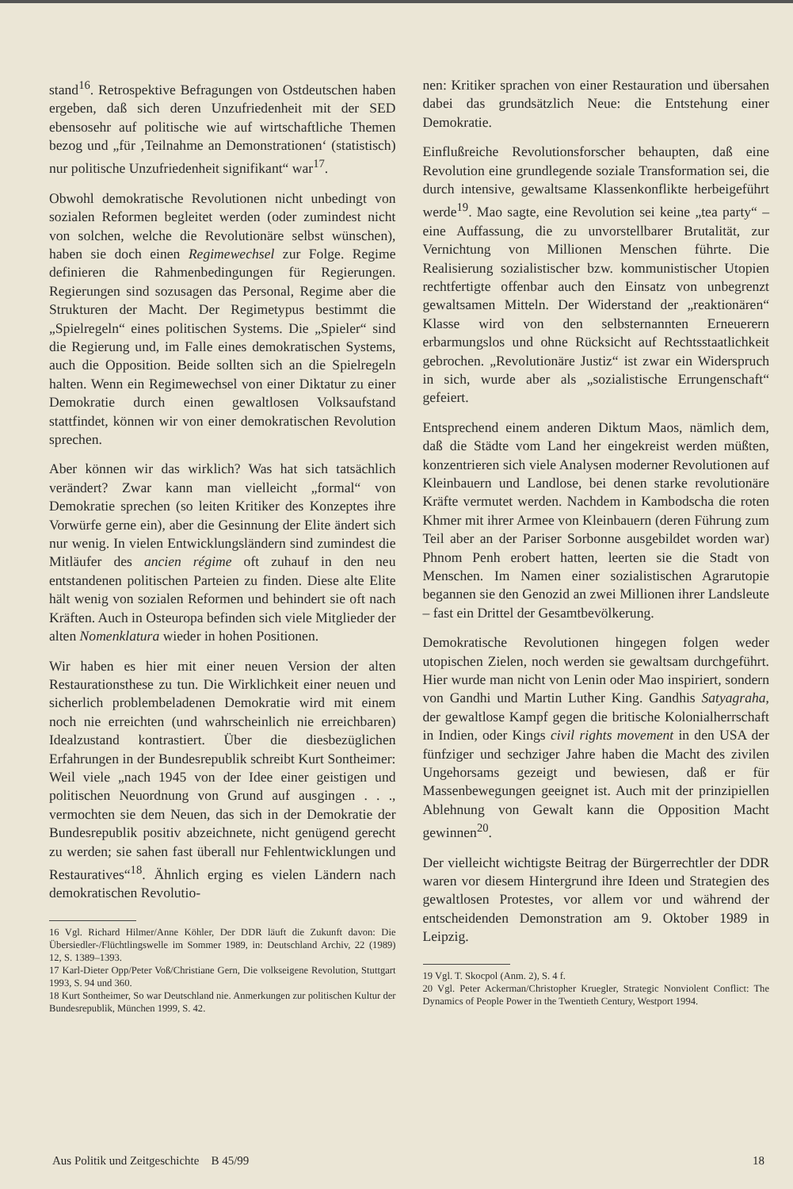stand<sup>16</sup>. Retrospektive Befragungen von Ostdeutschen haben ergeben, daß sich deren Unzufriedenheit mit der SED ebensosehr auf politische wie auf wirtschaftliche Themen bezog und „für ‚Teilnahme an Demonstrationen‘ (statistisch) nur politische Unzufriedenheit signifikant“ war<sup>17</sup>.
Obwohl demokratische Revolutionen nicht unbedingt von sozialen Reformen begleitet werden (oder zumindest nicht von solchen, welche die Revolutionäre selbst wünschen), haben sie doch einen Regimewechsel zur Folge. Regime definieren die Rahmenbedingungen für Regierungen. Regierungen sind sozusagen das Personal, Regime aber die Strukturen der Macht. Der Regimetypus bestimmt die „Spielregeln“ eines politischen Systems. Die „Spieler“ sind die Regierung und, im Falle eines demokratischen Systems, auch die Opposition. Beide sollten sich an die Spielregeln halten. Wenn ein Regimewechsel von einer Diktatur zu einer Demokratie durch einen gewaltlosen Volksaufstand stattfindet, können wir von einer demokratischen Revolution sprechen.
Aber können wir das wirklich? Was hat sich tatsächlich verändert? Zwar kann man vielleicht „formal“ von Demokratie sprechen (so leiten Kritiker des Konzeptes ihre Vorwürfe gerne ein), aber die Gesinnung der Elite ändert sich nur wenig. In vielen Entwicklungsländern sind zumindest die Mitläufer des ancien régime oft zuhauf in den neu entstandenen politischen Parteien zu finden. Diese alte Elite hält wenig von sozialen Reformen und behindert sie oft nach Kräften. Auch in Osteuropa befinden sich viele Mitglieder der alten Nomenklatura wieder in hohen Positionen.
Wir haben es hier mit einer neuen Version der alten Restaurationsthese zu tun. Die Wirklichkeit einer neuen und sicherlich problembeladenen Demokratie wird mit einem noch nie erreichten (und wahrscheinlich nie erreichbaren) Idealzustand kontrastiert. Über die diesbezüglichen Erfahrungen in der Bundesrepublik schreibt Kurt Sontheimer: Weil viele „nach 1945 von der Idee einer geistigen und politischen Neuordnung von Grund auf ausgingen . . ., vermochten sie dem Neuen, das sich in der Demokratie der Bundesrepublik positiv abzeichnete, nicht genügend gerecht zu werden; sie sahen fast überall nur Fehlentwicklungen und Restauratives“<sup>18</sup>. Ähnlich erging es vielen Ländern nach demokratischen Revolutio-
16 Vgl. Richard Hilmer/Anne Köhler, Der DDR läuft die Zukunft davon: Die Übersiedler-/Flüchtlingswelle im Sommer 1989, in: Deutschland Archiv, 22 (1989) 12, S. 1389–1393.
17 Karl-Dieter Opp/Peter Voß/Christiane Gern, Die volkseigene Revolution, Stuttgart 1993, S. 94 und 360.
18 Kurt Sontheimer, So war Deutschland nie. Anmerkungen zur politischen Kultur der Bundesrepublik, München 1999, S. 42.
nen: Kritiker sprachen von einer Restauration und übersahen dabei das grundsätzlich Neue: die Entstehung einer Demokratie.
Einflußreiche Revolutionsforscher behaupten, daß eine Revolution eine grundlegende soziale Transformation sei, die durch intensive, gewaltsame Klassenkonflikte herbeigeführt werde<sup>19</sup>. Mao sagte, eine Revolution sei keine „tea party“ – eine Auffassung, die zu unvorstellbarer Brutalität, zur Vernichtung von Millionen Menschen führte. Die Realisierung sozialistischer bzw. kommunistischer Utopien rechtfertigte offenbar auch den Einsatz von unbegrenzt gewaltsamen Mitteln. Der Widerstand der „reaktionären“ Klasse wird von den selbsternannten Erneuerern erbarmungslos und ohne Rücksicht auf Rechtsstaatlichkeit gebrochen. „Revolutionäre Justiz“ ist zwar ein Widerspruch in sich, wurde aber als „sozialistische Errungenschaft“ gefeiert.
Entsprechend einem anderen Diktum Maos, nämlich dem, daß die Städte vom Land her eingekreist werden müßten, konzentrieren sich viele Analysen moderner Revolutionen auf Kleinbauern und Landlose, bei denen starke revolutionäre Kräfte vermutet werden. Nachdem in Kambodscha die roten Khmer mit ihrer Armee von Kleinbauern (deren Führung zum Teil aber an der Pariser Sorbonne ausgebildet worden war) Phnom Penh erobert hatten, leerten sie die Stadt von Menschen. Im Namen einer sozialistischen Agrarutopie begannen sie den Genozid an zwei Millionen ihrer Landsleute – fast ein Drittel der Gesamtbevölkerung.
Demokratische Revolutionen hingegen folgen weder utopischen Zielen, noch werden sie gewaltsam durchgeführt. Hier wurde man nicht von Lenin oder Mao inspiriert, sondern von Gandhi und Martin Luther King. Gandhis Satyagraha, der gewaltlose Kampf gegen die britische Kolonialherrschaft in Indien, oder Kings civil rights movement in den USA der fünfziger und sechziger Jahre haben die Macht des zivilen Ungehorsams gezeigt und bewiesen, daß er für Massenbewegungen geeignet ist. Auch mit der prinzipiellen Ablehnung von Gewalt kann die Opposition Macht gewinnen<sup>20</sup>.
Der vielleicht wichtigste Beitrag der Bürgerrechtler der DDR waren vor diesem Hintergrund ihre Ideen und Strategien des gewaltlosen Protestes, vor allem vor und während der entscheidenden Demonstration am 9. Oktober 1989 in Leipzig.
19 Vgl. T. Skocpol (Anm. 2), S. 4 f.
20 Vgl. Peter Ackerman/Christopher Kruegler, Strategic Nonviolent Conflict: The Dynamics of People Power in the Twentieth Century, Westport 1994.
Aus Politik und Zeitgeschichte B 45/99 18